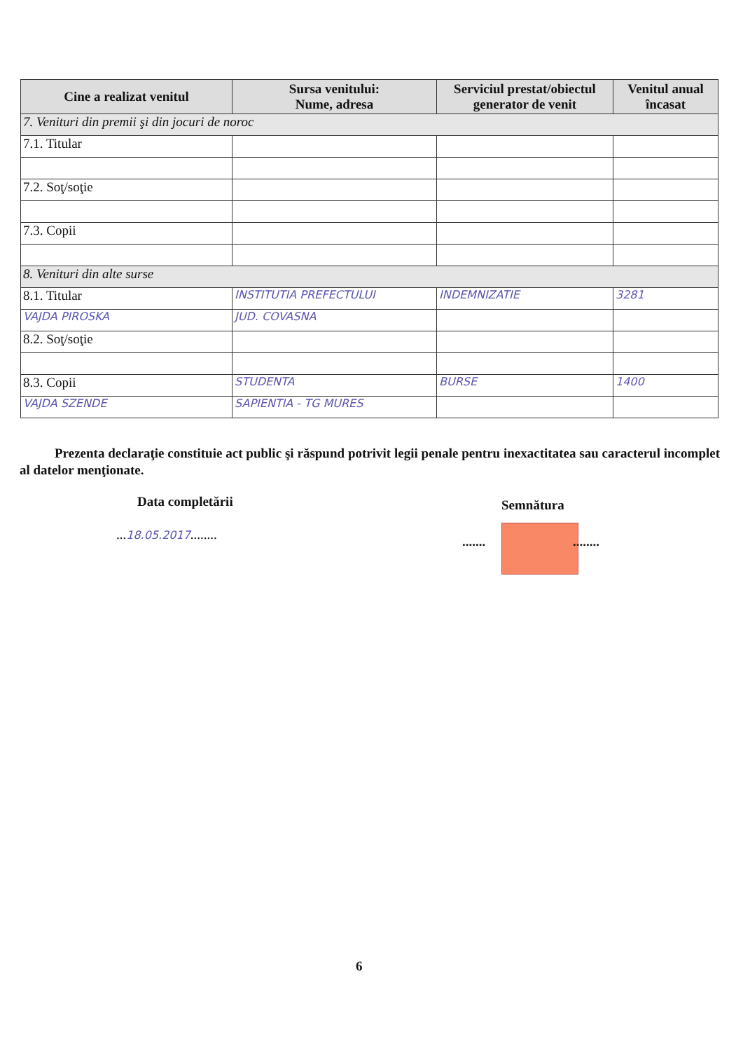| Cine a realizat venitul | Sursa venitului: Nume, adresa | Serviciul prestat/obiectul generator de venit | Venitul anual încasat |
| --- | --- | --- | --- |
| 7. Venituri din premii şi din jocuri de noroc | | | |
| 7.1. Titular | | | |
| 7.2. Soţ/soţie | | | |
| 7.3. Copii | | | |
| 8. Venituri din alte surse | | | |
| 8.1. Titular | INSTITUTIA PREFECTULUI | INDEMNIZATIE | 3281 |
| VAJDA PIROSKA | JUD. COVASNA | | |
| 8.2. Soţ/soţie | | | |
| 8.3. Copii | STUDENTA | BURSE | 1400 |
| VAJDA SZENDE | SAPIENTIA - TG MURES | | |
Prezenta declaraţie constituie act public şi răspund potrivit legii penale pentru inexactitatea sau caracterul incomplet al datelor menţionate.
Data completării
...18.05.2017........
Semnătura
....... ........
6